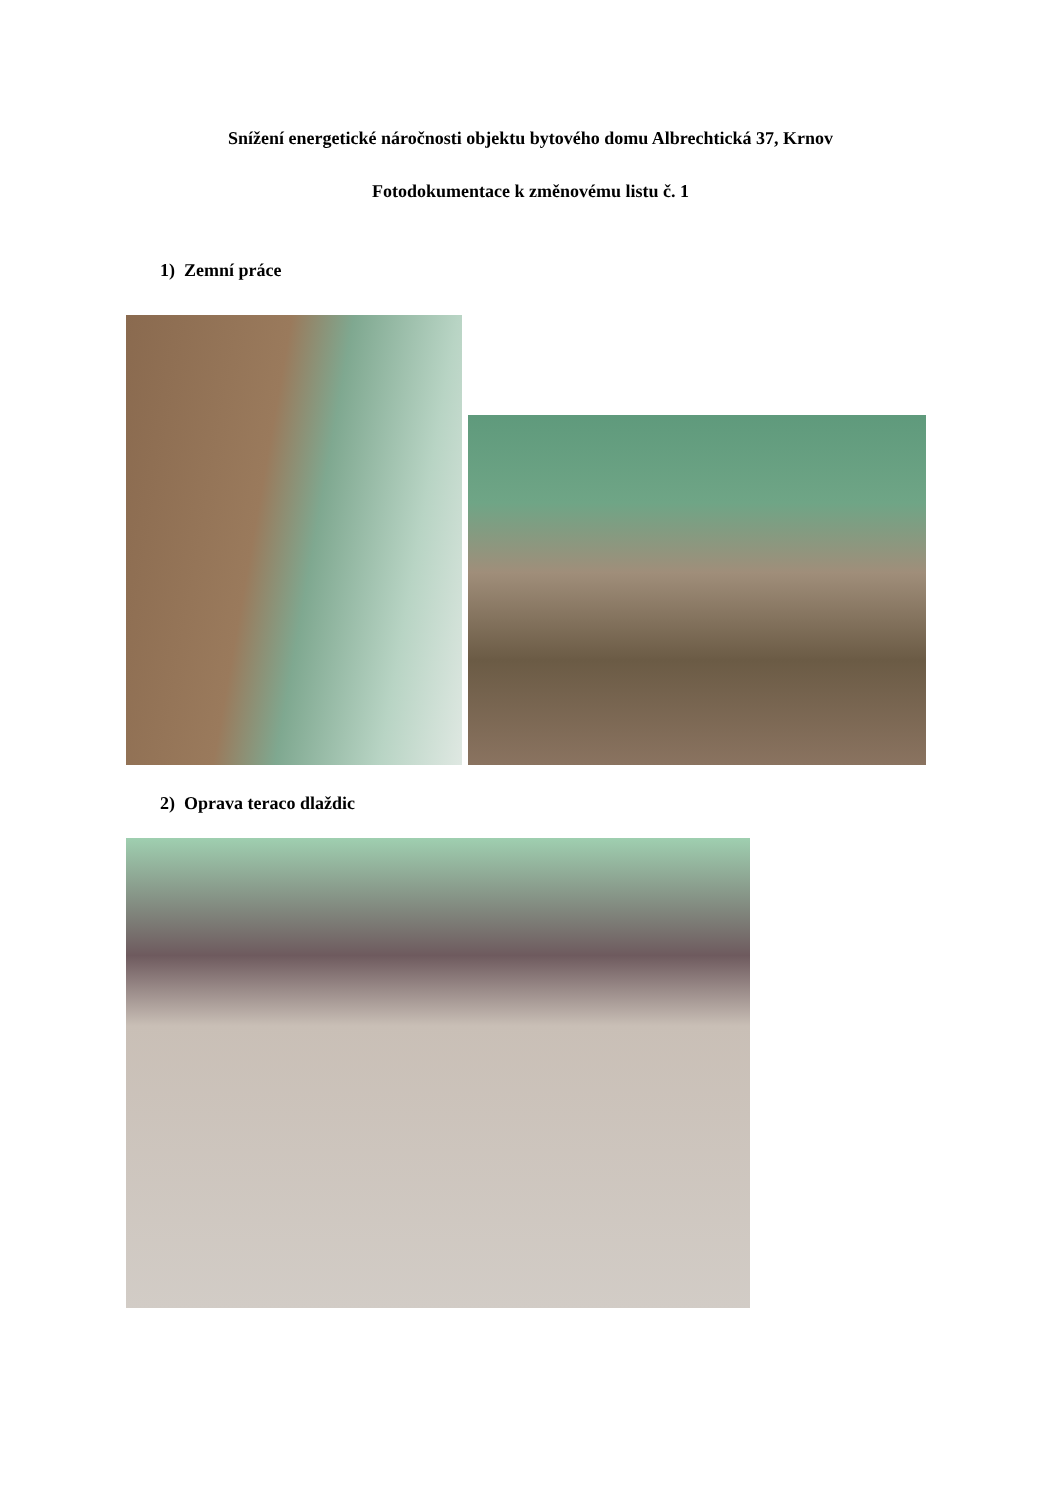Snížení energetické náročnosti objektu bytového domu Albrechtická 37, Krnov
Fotodokumentace k změnovému listu č. 1
1) Zemní práce
2) Oprava teraco dlaždic